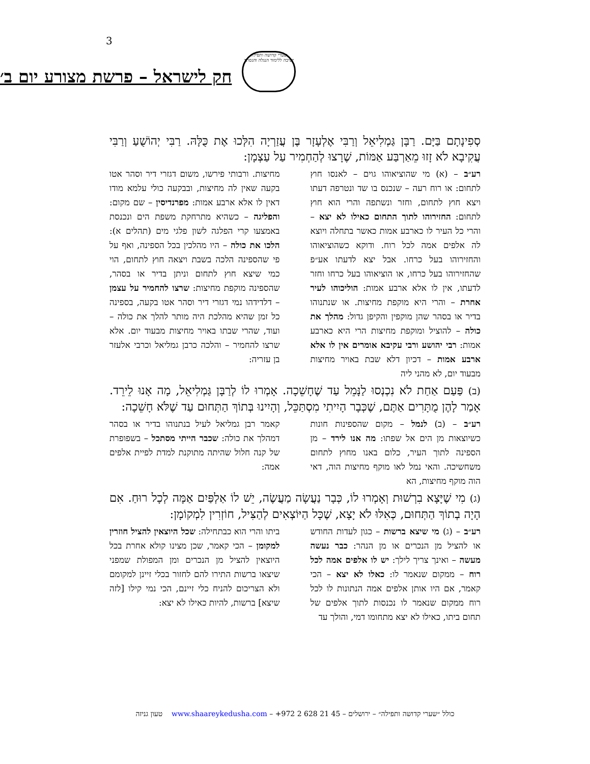3
שערי קדושה ותפילה
ישיבה ללימוד הנגלה והנסתר
חק לישראל – פרשת מצורע יום ב׳
סְפִינָתָם בַּיָּם. רַבָּן גַּמְלִיאֵל וְרַבִּי אֶלְעָזָר בֶּן עֲזַרְיָה הִלְּכוּ אֶת כֻּלָּהּ. רַבִּי יְהוֹשֻׁעַ וְרַבִּי עֲקִיבָא לֹא זָזוּ מֵאַרְבַּע אַמּוֹת, שֶׁרָצוּ לְהַחְמִיר עַל עַצְמָן:
רע״ב – (א) מי שהוציאוהו גוים – לאנסו חוץ לתחום: או רוח רעה – שנכנס בו שד ונטרפה דעתו ויצא חוץ לתחום, וחזר ונשתפה והרי הוא חוץ לתחום: החזירוהו לתוך התחום כאילו לא יצא – והרי כל העיר לו כארבע אמות כאשר בתחלה ויוצא לה אלפים אמה לכל רוח. ודוקא כשהוציאוהו והחזירוהו בעל כרחו. אבל יצא לדעתו אע״פ שהחזירוהו בעל כרחו, או הוציאוהו בעל כרחו וחזר לדעתו, אין לו אלא ארבע אמות: הוליכוהו לעיר אחרת – והרי היא מוקפת מחיצות. או שנתנוהו בדיר או בסהר שהן מוקפין והקיפן גדול: מהלך את כולה – להוציל ומוקפת מחיצות הרי היא כארבע אמות: רבי יהושע ורבי עקיבא אומרים אין לו אלא ארבע אמות – דכיון דלא שבת באויר מחיצות מבעוד יום, לא מהני ליה
מחיצות. ורבותי פירשו, משום דגזרי דיר וסהר אטו בקעה שאין לה מחיצות, ובבקעה כולי עלמא מודו דאין לו אלא ארבע אמות: מפרנדיסין – שם מקום: והפליגה – כשהיא מתרחקת משפת הים ונכנסת באמצעו קרי הפלגה לשון פלגי מים (תהלים א): הלכו את כולה – היו מהלכין בכל הספינה, ואף על פי שהספינה הלכה בשבת ויצאה חוץ לתחום, הוי כמי שיצא חוץ לתחום וניתן בדיר או בסהר, שהספינה מוקפת מחיצות: שרצו להחמיר על עצמן – דלדידהו נמי דגזרי דיר וסהר אטו בקעה, בספינה כל זמן שהיא מהלכת היה מותר להלך את כולה – ועוד, שהרי שבתו באויר מחיצות מבעוד יום. אלא שרצו להחמיר – והלכה כרבן גמליאל וכרבי אלעזר בן עזריה:
(ב) פַּעַם אַחַת לֹא נִכְנְסוּ לַנָּמֵל עַד שֶׁחָשֵׁכָה. אָמְרוּ לוֹ לְרַבָּן גַּמְלִיאֵל, מָה אָנוּ לֵירֵד. אָמַר לָהֶן מֻתָּרִים אַתֶּם, שֶׁכְּבָר הָיִיתִי מִסְתַּכֵּל, וְהָיִינוּ בְּתוֹךְ הַתְּחוּם עַד שֶׁלֹּא חָשֵׁכָה:
רע״ב – (ב) לנמל – מקום שהספינות חונות כשיוצאות מן הים אל שפתו: מה אנו לירד – מן הספינה לתוך העיר, כלום באנו מחוץ לתחום משחשיכה. והאי נמל לאו מוקף מחיצות הוה, דאי הוה מוקף מחיצות, הא
קאמר רבן גמליאל לעיל בנתנוהו בדיר או בסהר דמהלך את כולה: שכבר הייתי מסתכל – בשפופרת של קנה חלול שהיתה מתוקנת למדת לפיית אלפים אמה:
(ג) מִי שֶׁיָּצָא בִרְשׁוּת וְאָמְרוּ לוֹ, כְּבָר נַעֲשָׂה מַעֲשֶׂה, יֵשׁ לוֹ אַלְפַּיִם אַמָּה לְכָל רוּחַ. אִם הָיָה בְתוֹךְ הַתְּחוּם, כְּאִלּוּ לֹא יָצָא, שֶׁכָּל הַיּוֹצְאִים לְהַצִּיל, חוֹזְרִין לִמְקוֹמָן:
רע״ב – (ג) מי שיצא ברשות – כגון לעדות החודש או להציל מן הנכרים או מן הנהר: כבר נעשה מעשה – ואינך צריך לילך: יש לו אלפים אמה לכל רוח – ממקום שנאמר לו: כאלו לא יצא – הכי קאמר, אם היו אותן אלפים אמה הנתונות לו לכל רוח ממקום שנאמר לו נכנסות לתוך אלפים של תחום ביתו, כאילו לא יצא מתחומו דמי, והולך עד
ביתו והרי הוא כבתחילה: שכל היוצאין להציל חוזרין למקומן – הכי קאמר, שכן מצינו קולא אחרת בכל היוצאין להציל מן הנכרים ומן המפולת שמפני שיצאו ברשות התירו להם לחזור בכלי זיינן למקומם ולא הצריכום להניח כלי זיינם, הכי נמי קילו [לזה שיצא] ברשות, להיות כאילו לא יצא:
כולל ״שערי קדושה ותפילה״ – ירושלים – 45 21 628 2 972+ – www.shaareykedusha.com טעון גניזה